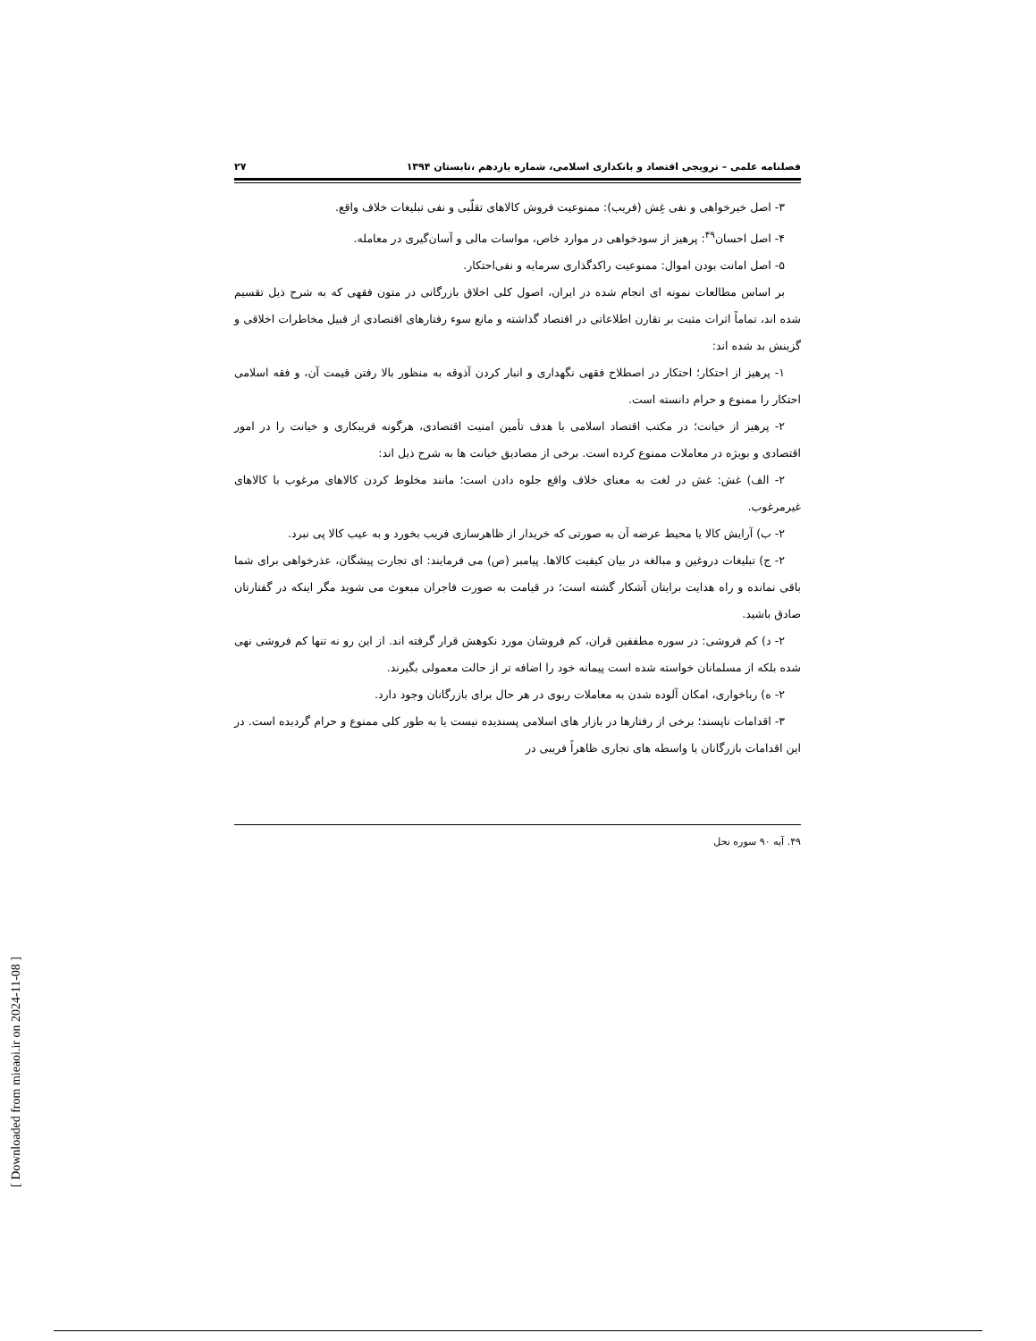فصلنامه علمی – ترویجی اقتصاد و بانکداری اسلامی، شماره یازدهم ،تابستان ۱۳۹۴ ۲۷
۳- اصل خیرخواهی و نفی غِش (فریب): ممنوعیت فروش کالاهای تقلّبی و نفی تبلیغات خلاف واقع.
۴- اصل احسان<sup>۴۹</sup>: پرهیز از سودخواهی در موارد خاص، مواسات مالی و آسان‌گیری در معامله.
۵- اصل امانت بودن اموال: ممنوعیت راکدگذاری سرمایه و نفی‌احتکار.
بر اساس مطالعات نمونه ای انجام شده در ایران، اصول کلی اخلاق بازرگانی در متون فقهی که به شرح ذیل تقسیم شده اند، تماماً اثرات مثبت بر تقارن اطلاعاتی در اقتصاد گذاشته و مانع سوء رفتارهای اقتصادی از قبیل مخاطرات اخلاقی و گزینش بد شده اند:
۱- پرهیز از احتکار؛ احتکار در اصطلاح فقهی نگهداری و انبار کردن آذوقه به منظور بالا رفتن قیمت آن، و فقه اسلامی احتکار را ممنوع و حرام دانسته است.
۲- پرهیز از خیانت؛ در مکتب اقتصاد اسلامی با هدف تأمین امنیت اقتصادی، هرگونه فریبکاری و خیانت را در امور اقتصادی و بویژه در معاملات ممنوع کرده است. برخی از مصادیق خیانت ها به شرح ذیل اند:
۲- الف) غش: غش در لغت به معنای خلاف واقع جلوه دادن است؛ مانند مخلوط کردن کالاهای مرغوب با کالاهای غیرمرغوب.
۲- ب) آرایش کالا یا محیط عرضه آن به صورتی که خریدار از ظاهرسازی فریب بخورد و به عیب کالا پی نبرد.
۲- ج) تبلیغات دروغین و مبالغه در بیان کیفیت کالاها. پیامبر (ص) می فرمایند: ای تجارت پیشگان، عذرخواهی برای شما باقی نمانده و راه هدایت برایتان آشکار گشته است؛ در قیامت به صورت فاجران مبعوث می شوید مگر اینکه در گفتارتان صادق باشید.
۲- د) کم فروشی: در سوره مطففین قران، کم فروشان مورد نکوهش قرار گرفته اند. از این رو نه تنها کم فروشی نهی شده بلکه از مسلمانان خواسته شده است پیمانه خود را اضافه تر از حالت معمولی بگیرند.
۲- ه) رباخواری، امکان آلوده شدن به معاملات ربوی در هر حال برای بازرگانان وجود دارد.
۳- اقدامات ناپسند؛ برخی از رفتارها در بازار های اسلامی پسندیده نیست یا به طور کلی ممنوع و حرام گردیده است. در این اقدامات بازرگانان یا واسطه های تجاری ظاهراً فریبی در
۴۹. آیه ۹۰ سوره نحل
[ Downloaded from mieaoi.ir on 2024-11-08 ]